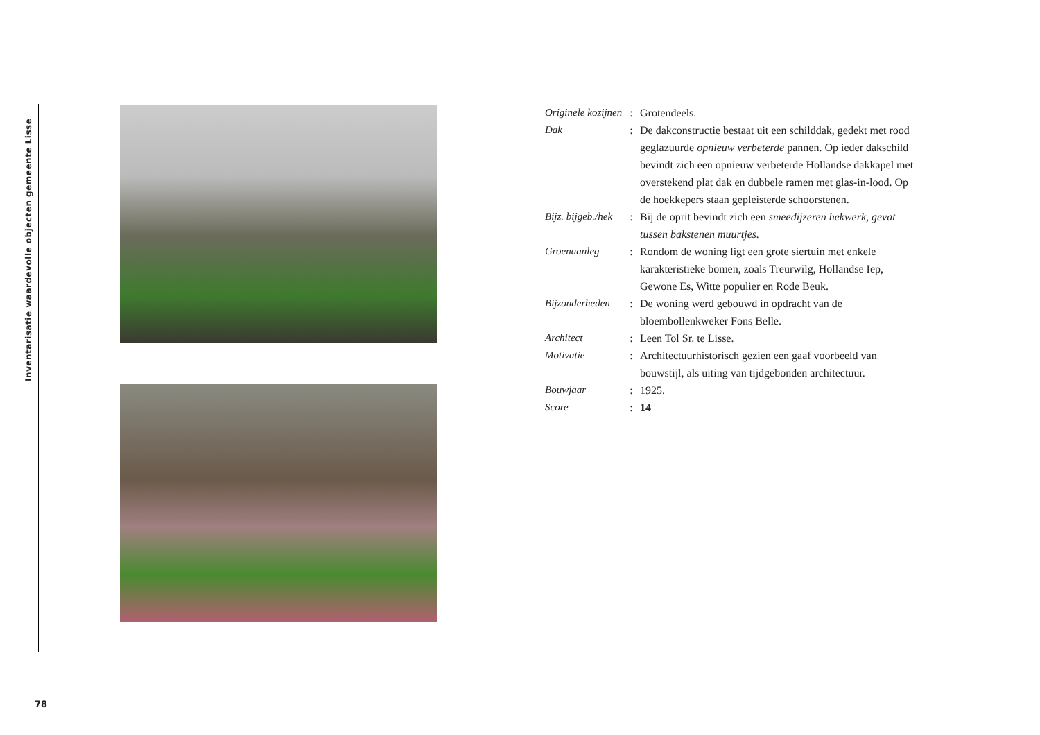Inventarisatie waardevolle objecten gemeente Lisse
| Originele kozijnen | : | Grotendeels. |
| Dak | : | De dakconstructie bestaat uit een schilddak, gedekt met rood geglazuurde opnieuw verbeterde pannen. Op ieder dakschild bevindt zich een opnieuw verbeterde Hollandse dakkapel met overstekend plat dak en dubbele ramen met glas-in-lood. Op de hoekkepers staan gepleisterde schoorstenen. |
| Bijz. bijgeb./hek | : | Bij de oprit bevindt zich een smeedijzeren hekwerk, gevat tussen bakstenen muurtjes. |
| Groenaanleg | : | Rondom de woning ligt een grote siertuin met enkele karakteristieke bomen, zoals Treurwilg, Hollandse Iep, Gewone Es, Witte populier en Rode Beuk. |
| Bijzonderheden | : | De woning werd gebouwd in opdracht van de bloembollenkweker Fons Belle. |
| Architect | : | Leen Tol Sr. te Lisse. |
| Motivatie | : | Architectuurhistorisch gezien een gaaf voorbeeld van bouwstijl, als uiting van tijdgebonden architectuur. |
| Bouwjaar | : | 1925. |
| Score | : | 14 |
78